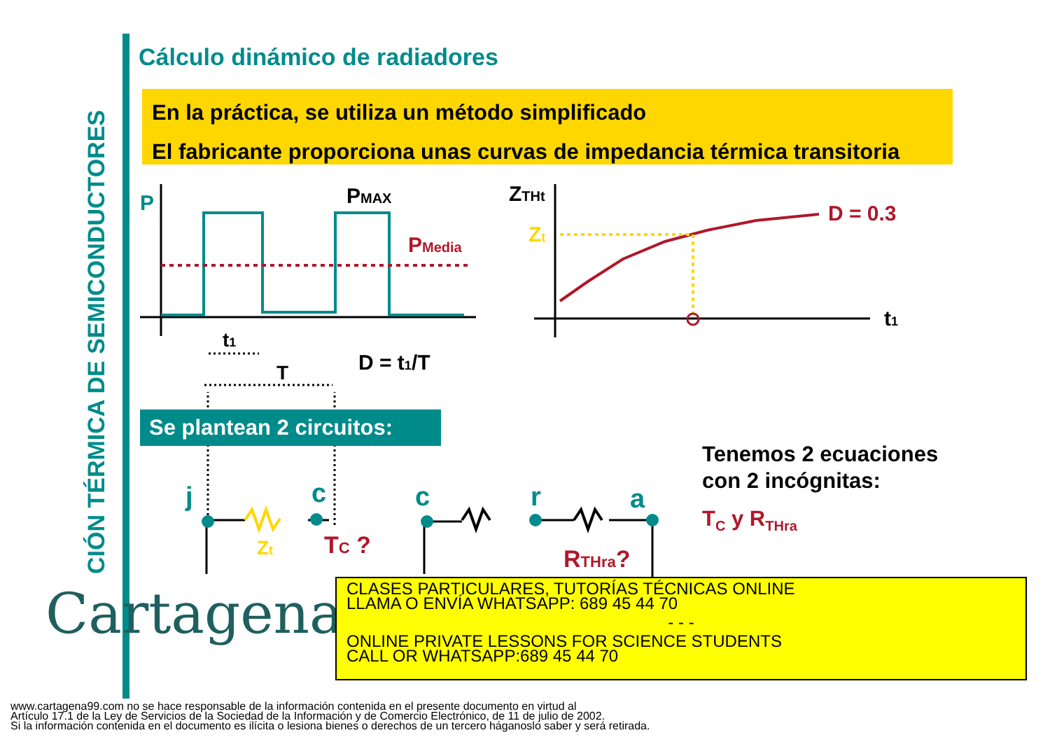CIÓN TÉRMICA DE SEMICONDUCTORES
Cálculo dinámico de radiadores
En la práctica, se utiliza un método simplificado
El fabricante proporciona unas curvas de impedancia térmica transitoria
P
PMAX
PMedia
t1
T
D = t1/T
ZTHt
Zt
D = 0.3
t1
j
c
c
r
a
Zt
TC ?
RTHra?
Se plantean 2 circuitos:
Tenemos 2 ecuaciones
con 2 incógnitas:
T<sub>C</sub> y R<sub>THra</sub>
Cartagena99
CLASES PARTICULARES, TUTORÍAS TÉCNICAS ONLINE
LLAMA O ENVÍA WHATSAPP: 689 45 44 70
- - -
ONLINE PRIVATE LESSONS FOR SCIENCE STUDENTS
CALL OR WHATSAPP:689 45 44 70
www.cartagena99.com no se hace responsable de la información contenida en el presente documento en virtud al
Artículo 17.1 de la Ley de Servicios de la Sociedad de la Información y de Comercio Electrónico, de 11 de julio de 2002.
Si la información contenida en el documento es ilícita o lesiona bienes o derechos de un tercero háganoslo saber y será retirada.